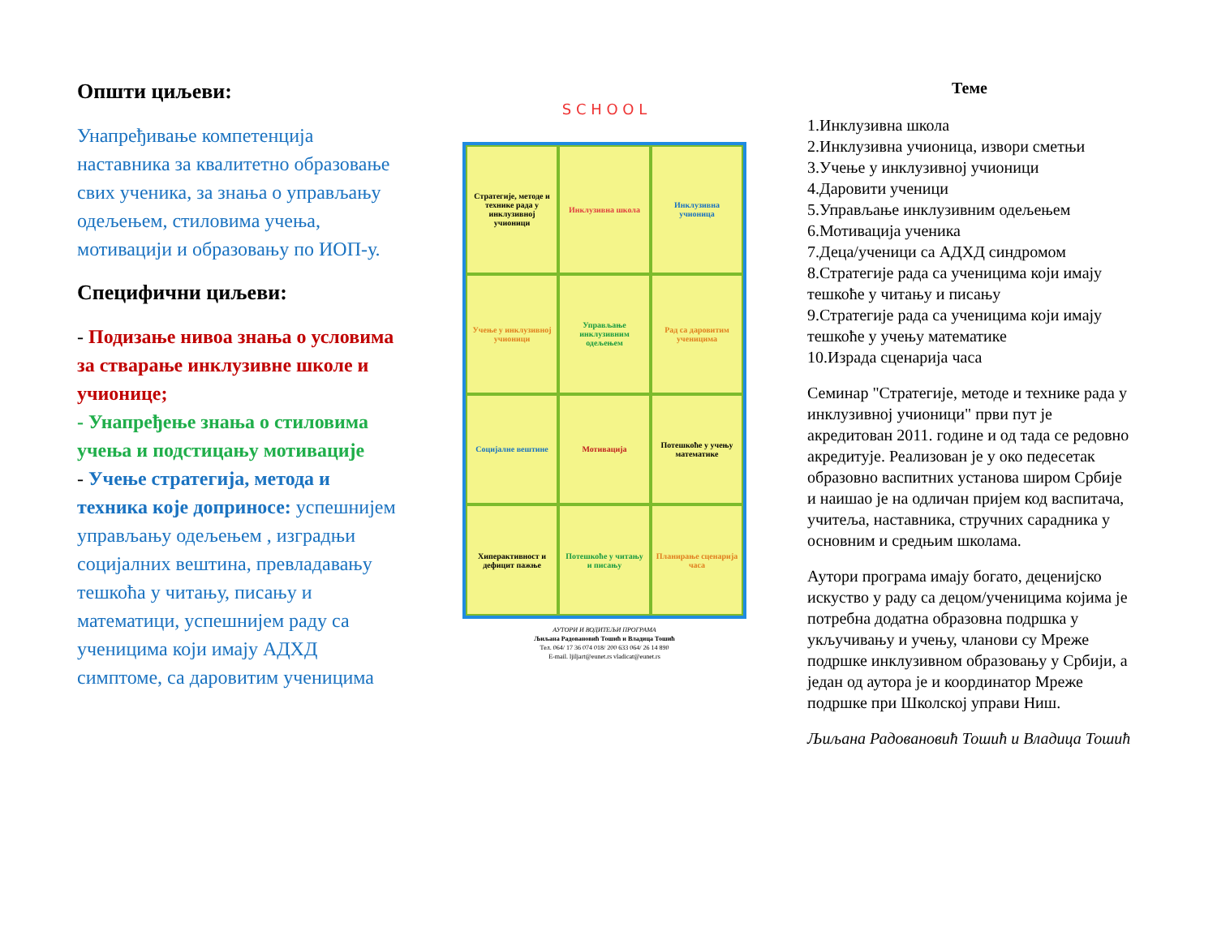Општи циљеви:
Унапређивање компетенција наставника за квалитетно образовање свих ученика, за знања о управљању одељењем, стиловима учења, мотивацији и образовању по ИОП-у.
Специфични циљеви:
- Подизање нивоа знања о условима за стварање инклузивне школе и учионице;
- Унапређење знања о стиловима учења и подстицању мотивације
- Учење стратегија, метода и техника које доприносе: успешнијем управљању одељењем , изградњи социјалних вештина, превладавању тешкоћа у читању, писању и математици, успешнијем раду са ученицима који имају АДХД симптоме, са даровитим ученицима
S C H O O L
Стратегије, методе и технике рада у инклузивној учионици
Инклузивна школа
Инклузивна учионица
Учење у инклузивној учионици
Управљање инклузивним одељењем
Рад са даровитим ученицима
Социјалне вештине
Мотивација
Потешкоће у учењу математике
Хиперактивност и дефицит пажње
Потешкоће у читању и писању
Планирање сценарија часа
АУТОРИ И ВОДИТЕЉИ ПРОГРАМА
Љиљана Радовановић Тошић и Владица Тошић
Тел. 064/ 17 36 074 018/ 200 633 064/ 26 14 890
E-mail. ljiljart@eunet.rs vladicat@eunet.rs
Теме
1.Инклузивна школа
2.Инклузивна учионица, извори сметњи
3.Учење у инклузивној учионици
4.Даровити ученици
5.Управљање инклузивним одељењем
6.Мотивација ученика
7.Деца/ученици са АДХД синдромом
8.Стратегије рада са ученицима који имају тешкоће у читању и писању
9.Стратегије рада са ученицима који имају тешкоће у учењу математике
10.Израда сценарија часа
Семинар "Стратегије, методе и технике рада у инклузивној учионици" први пут је акредитован 2011. године и од тада се редовно акредитује. Реализован је у око педесетак образовно васпитних установа широм Србије и наишао је на одличан пријем код васпитача, учитеља, наставника, стручних сарадника у основним и средњим школама.
Аутори програма имају богато, деценијско искуство у раду са децом/ученицима којима је потребна додатна образовна подршка у укључивању и учењу, чланови су Мреже подршке инклузивном образовању у Србији, а један од аутора је и координатор Мреже подршке при Школској управи Ниш.
Љиљана Радовановић Тошић и Владица Тошић